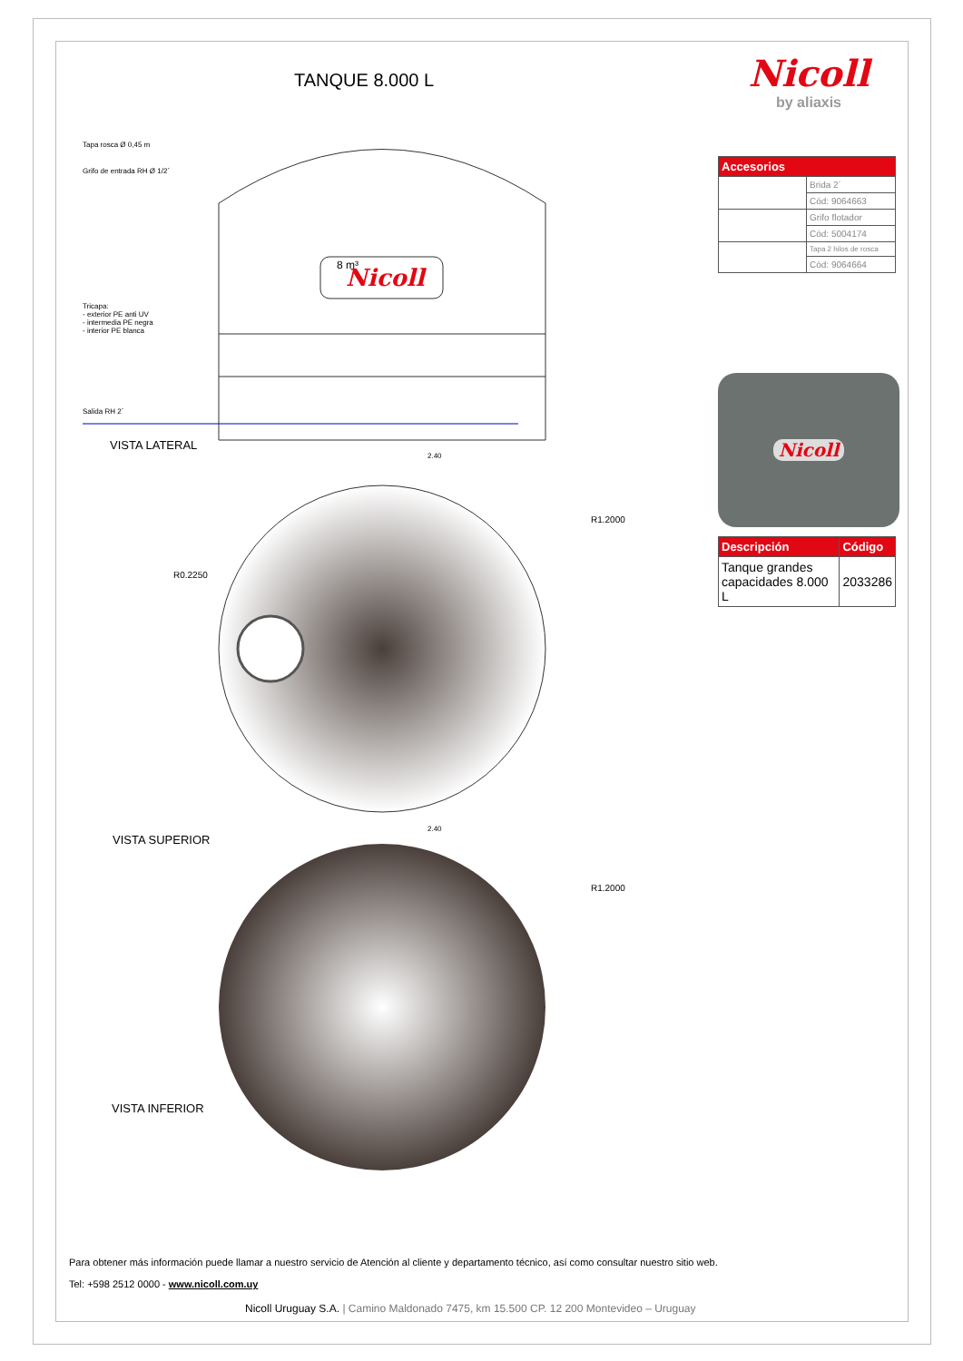TANQUE 8.000 L
Nicoll
Tapa rosca Ø 0,45 m
Grifo de entrada RH Ø 1/2´
8 m³
Tricapa:
- exterior PE anti UV
- intermedia PE negra
- interior PE blanca
Salida RH 2´
VISTA LATERAL
2.40
R1.2000
R0.2250
2.40
VISTA SUPERIOR
R1.2000
VISTA INFERIOR
Nicoll
by aliaxis
| Accesorios | |
| --- | --- |
| | Brida 2´ |
| | Cód: 9064663 |
| | Grifo flotador |
| | Cód: 5004174 |
| | Tapa 2 hilos de rosca |
| | Cód: 9064664 |
Nicoll
| Descripción | Código |
| --- | --- |
| Tanque grandes capacidades 8.000 L | 2033286 |
Para obtener más información puede llamar a nuestro servicio de Atención al cliente y departamento técnico, así como consultar nuestro sitio web.
Tel: +598 2512 0000 - www.nicoll.com.uy
Nicoll Uruguay S.A. | Camino Maldonado 7475, km 15.500 CP. 12 200 Montevideo – Uruguay